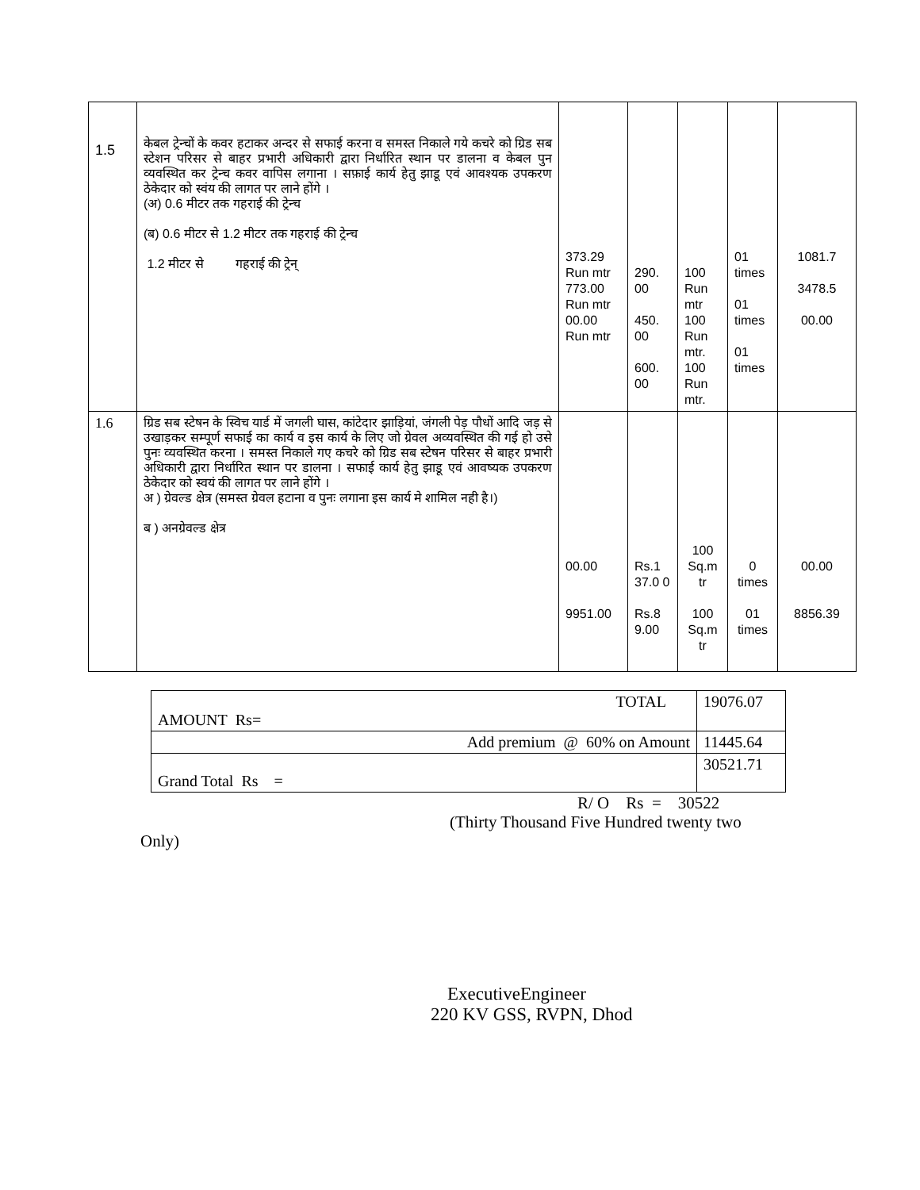| 1.5 | केबल ट्रेन्चों के कवर हटाकर अन्दर से सफाई करना व समस्त निकाले गये कचरे को ग्रिड सब स्टेशन परिसर से बाहर प्रभारी अधिकारी द्वारा निर्धारित स्थान पर डालना व केबल पुन व्यवस्थित कर ट्रेन्च कवर वापिस लगाना । सफ़ाई कार्य हेतु झाडू एवं आवश्यक उपकरण ठेकेदार को स्वंय की लागत पर लाने होंगे । (अ) 0.6 मीटर तक गहराई की ट्रेन्च (ब) 0.6 मीटर से 1.2 मीटर तक गहराई की ट्रेन्च 1.2 मीटर से गहराई की ट्रेन् | 373.29 Run mtr 773.00 Run mtr 00.00 Run mtr | 290. 00 450. 00 600. 00 | 100 Run mtr 100 Run mtr. 100 Run mtr. | 01 times 01 times 01 times | 1081.7 3478.5 00.00 |
| 1.6 | ग्रिड सब स्टेषन के स्विच यार्ड में जगली घास, कांटेदार झाड़ियां, जंगली पेड़ पौधों आदि जड़ से उखाड़कर सम्पूर्ण सफाई का कार्य व इस कार्य के लिए जो ग्रेवल अव्यवस्थित की गई हो उसे पुनः व्यवस्थित करना । समस्त निकाले गए कचरे को ग्रिड सब स्टेषन परिसर से बाहर प्रभारी अधिकारी द्वारा निर्धारित स्थान पर डालना । सफाई कार्य हेतु झाडू एवं आवष्यक उपकरण ठेकेदार को स्वयं की लागत पर लाने होंगे । अ ) ग्रेवल्ड क्षेत्र (समस्त ग्रेवल हटाना व पुनः लगाना इस कार्य मे शामिल नही है।) ब ) अनग्रेवल्ड क्षेत्र | 00.00 9951.00 | Rs.1 37.0 0 Rs.8 9.00 | 100 Sq.m tr 100 Sq.m tr | 0 times 01 times | 00.00 8856.39 |
| TOTAL AMOUNT Rs= | 19076.07 |
| Add premium @ 60% on Amount | 11445.64 |
| Grand Total Rs = | 30521.71 |
R/ O Rs = 30522
(Thirty Thousand Five Hundred twenty two
Only)
ExecutiveEngineer
220 KV GSS, RVPN, Dhod